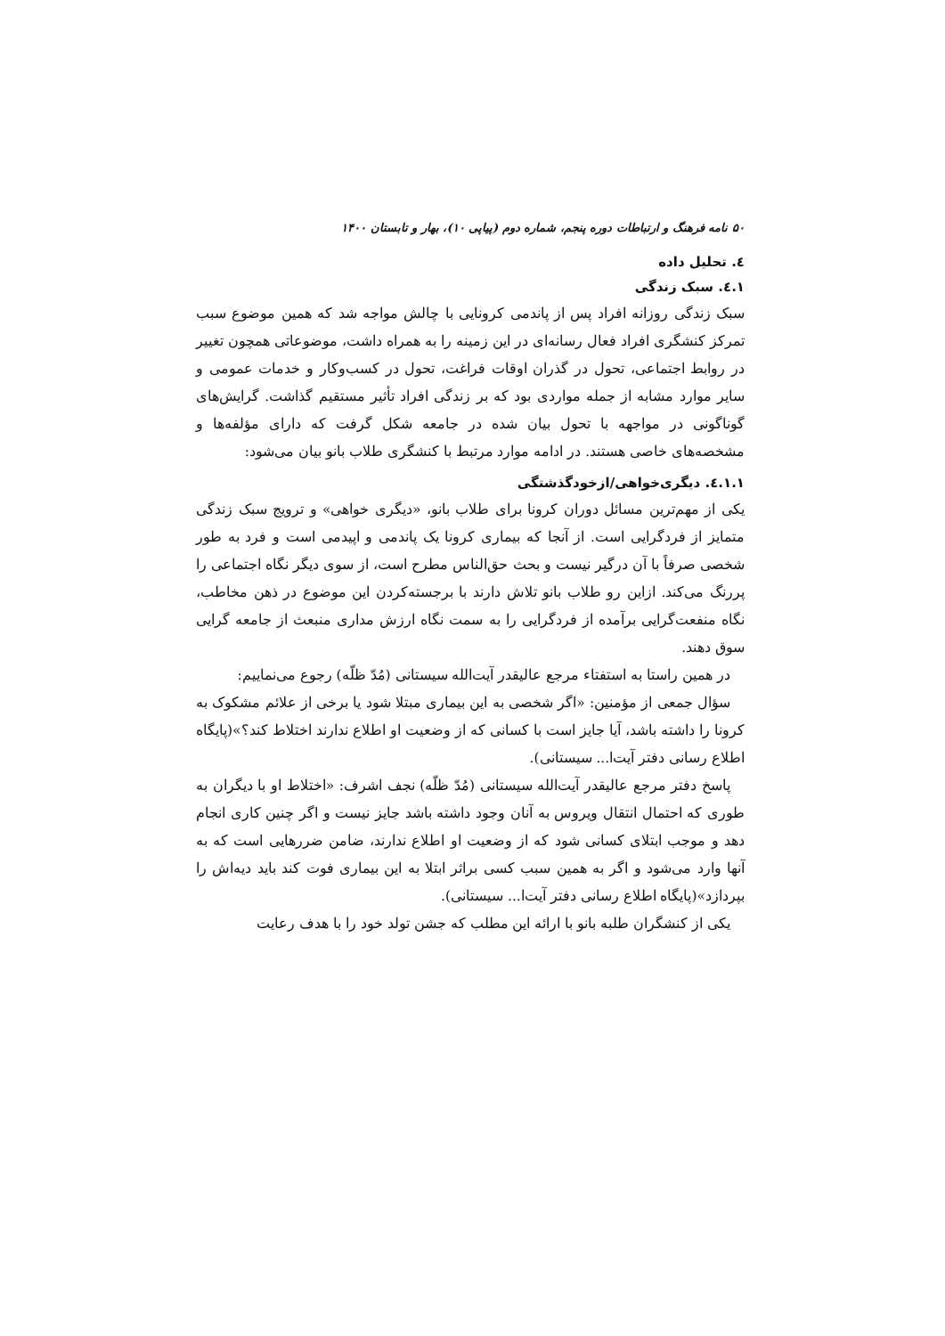۵۰ نامه فرهنگ و ارتباطات دوره پنجم، شماره دوم (پیاپی ۱۰)، بهار و تابستان ۱۴۰۰
٤. تحلیل داده
٤.١. سبک زندگی
سبک زندگی روزانه افراد پس از پاندمی کرونایی با چالش مواجه شد که همین موضوع سبب تمرکز کنشگری افراد فعال رسانه‌ای در این زمینه را به همراه داشت، موضوعاتی همچون تغییر در روابط اجتماعی، تحول در گذران اوقات فراغت، تحول در کسب‌وکار و خدمات عمومی و سایر موارد مشابه از جمله مواردی بود که بر زندگی افراد تأثیر مستقیم گذاشت. گرایش‌های گوناگونی در مواجهه با تحول بیان شده در جامعه شکل گرفت که دارای مؤلفه‌ها و مشخصه‌های خاصی هستند. در ادامه موارد مرتبط با کنشگری طلاب بانو بیان می‌شود:
٤.١.١. دیگری‌خواهی/ازخودگذشتگی
یکی از مهم‌ترین مسائل دوران کرونا برای طلاب بانو، «دیگری خواهی» و ترویج سبک زندگی متمایز از فردگرایی است. از آنجا که بیماری کرونا یک پاندمی و اپیدمی است و فرد به طور شخصی صرفاً با آن درگیر نیست و بحث حق‌الناس مطرح است، از سوی دیگر نگاه اجتماعی را پررنگ می‌کند. ازاین رو طلاب بانو تلاش دارند با برجسته‌کردن این موضوع در ذهن مخاطب، نگاه منفعت‌گرایی برآمده از فردگرایی را به سمت نگاه ارزش مداری منبعث از جامعه گرایی سوق دهند.
در همین راستا به استفتاء مرجع عالیقدر آیت‌الله سیستانی (مُدّ ظلّه) رجوع می‌نماییم:
سؤال جمعی از مؤمنین: «اگر شخصی به این بیماری مبتلا شود یا برخی از علائم مشکوک به کرونا را داشته باشد، آیا جایز است با کسانی که از وضعیت او اطلاع ندارند اختلاط کند؟»(پایگاه اطلاع رسانی دفتر آیت‌ا... سیستانی).
پاسخ دفتر مرجع عالیقدر آیت‌الله سیستانی (مُدّ ظلّه) نجف اشرف: «اختلاط او با دیگران به طوری که احتمال انتقال ویروس به آنان وجود داشته باشد جایز نیست و اگر چنین کاری انجام دهد و موجب ابتلای کسانی شود که از وضعیت او اطلاع ندارند، ضامن ضررهایی است که به آنها وارد می‌شود و اگر به همین سبب کسی براثر ابتلا به این بیماری فوت کند باید دیه‌اش را بپردازد»(پایگاه اطلاع رسانی دفتر آیت‌ا... سیستانی).
یکی از کنشگران طلبه بانو با ارائه این مطلب که جشن تولد خود را با هدف رعایت